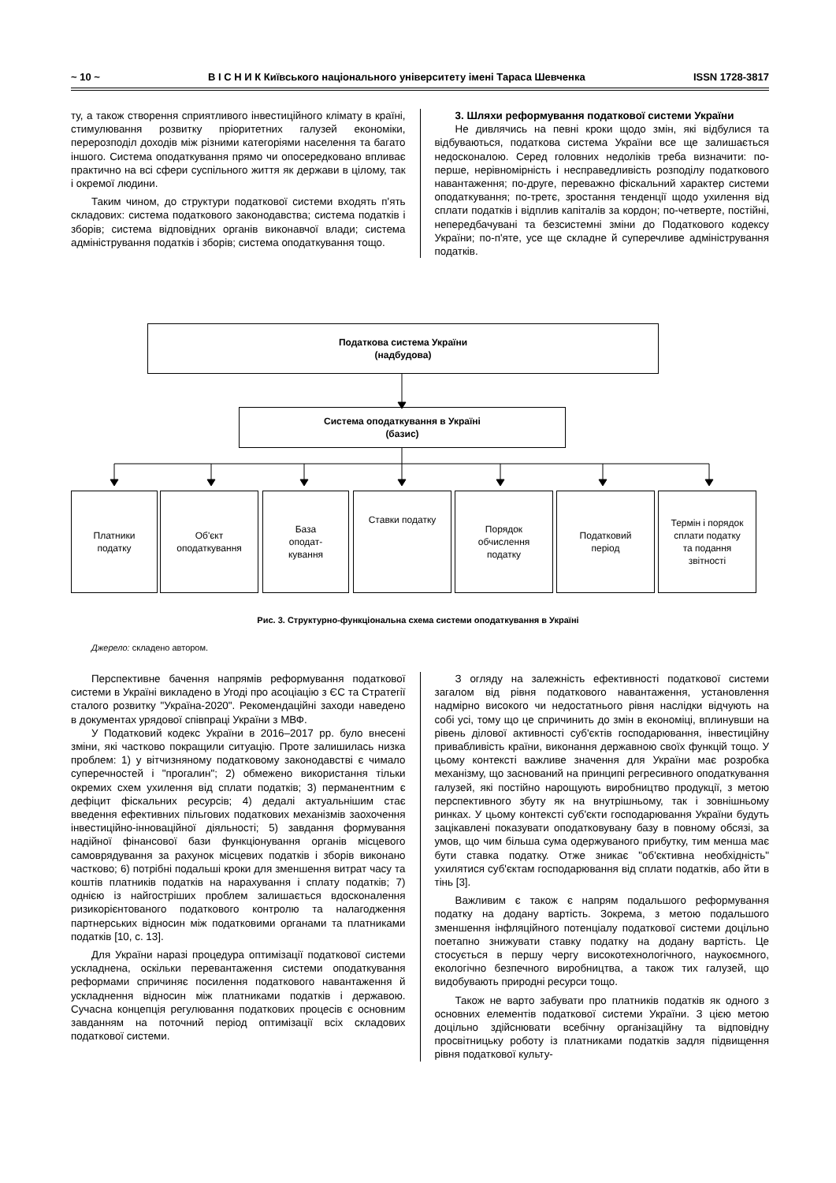~ 10 ~ В І С Н И К Київського національного університету імені Тараса Шевченка ISSN 1728-3817
ту, а також створення сприятливого інвестиційного клімату в країні, стимулювання розвитку пріоритетних галузей економіки, перерозподіл доходів між різними категоріями населення та багато іншого. Система оподаткування прямо чи опосередковано впливає практично на всі сфери суспільного життя як держави в цілому, так і окремої людини.
Таким чином, до структури податкової системи входять п'ять складових: система податкового законодавства; система податків і зборів; система відповідних органів виконавчої влади; система адміністрування податків і зборів; система оподаткування тощо.
3. Шляхи реформування податкової системи України
Не дивлячись на певні кроки щодо змін, які відбулися та відбуваються, податкова система України все ще залишається недосконалою. Серед головних недоліків треба визначити: по-перше, нерівномірність і несправедливість розподілу податкового навантаження; по-друге, переважно фіскальний характер системи оподаткування; по-третє, зростання тенденції щодо ухилення від сплати податків і відплив капіталів за кордон; по-четверте, постійні, непередбачувані та безсистемні зміни до Податкового кодексу України; по-п'яте, усе ще складне й суперечливе адміністрування податків.
Податкова система України
(надбудова)
Система оподаткування в Україні
(базис)
Платники
податку
Об'єкт
оподаткування
База
оподат-
кування
Ставки податку
Порядок
обчислення
податку
Податковий
період
Термін і порядок
сплати податку
та подання
звітності
Рис. 3. Структурно-функціональна схема системи оподаткування в Україні
Джерело: складено автором.
Перспективне бачення напрямів реформування податкової системи в Україні викладено в Угоді про асоціацію з ЄС та Стратегії сталого розвитку "Україна-2020". Рекомендаційні заходи наведено в документах урядової співпраці України з МВФ.
У Податковий кодекс України в 2016–2017 рр. було внесені зміни, які частково покращили ситуацію. Проте залишилась низка проблем: 1) у вітчизняному податковому законодавстві є чимало суперечностей і "прогалин"; 2) обмежено використання тільки окремих схем ухилення від сплати податків; 3) перманентним є дефіцит фіскальних ресурсів; 4) дедалі актуальнішим стає введення ефективних пільгових податкових механізмів заохочення інвестиційно-інноваційної діяльності; 5) завдання формування надійної фінансової бази функціонування органів місцевого самоврядування за рахунок місцевих податків і зборів виконано частково; 6) потрібні подальші кроки для зменшення витрат часу та коштів платників податків на нарахування і сплату податків; 7) однією із найгостріших проблем залишається вдосконалення ризикорієнтованого податкового контролю та налагодження партнерських відносин між податковими органами та платниками податків [10, с. 13].
Для України наразі процедура оптимізації податкової системи ускладнена, оскільки перевантаження системи оподаткування реформами спричиняє посилення податкового навантаження й ускладнення відносин між платниками податків і державою. Сучасна концепція регулювання податкових процесів є основним завданням на поточний період оптимізації всіх складових податкової системи.
З огляду на залежність ефективності податкової системи загалом від рівня податкового навантаження, установлення надмірно високого чи недостатнього рівня наслідки відчують на собі усі, тому що це спричинить до змін в економіці, вплинувши на рівень ділової активності суб'єктів господарювання, інвестиційну привабливість країни, виконання державною своїх функцій тощо. У цьому контексті важливе значення для України має розробка механізму, що заснований на принципі регресивного оподаткування галузей, які постійно нарощують виробництво продукції, з метою перспективного збуту як на внутрішньому, так і зовнішньому ринках. У цьому контексті суб'єкти господарювання України будуть зацікавлені показувати оподатковувану базу в повному обсязі, за умов, що чим більша сума одержуваного прибутку, тим менша має бути ставка податку. Отже зникає "об'єктивна необхідність" ухилятися суб'єктам господарювання від сплати податків, або йти в тінь [3].
Важливим є також є напрям подальшого реформування податку на додану вартість. Зокрема, з метою подальшого зменшення інфляційного потенціалу податкової системи доцільно поетапно знижувати ставку податку на додану вартість. Це стосується в першу чергу високотехнологічного, наукоємного, екологічно безпечного виробництва, а також тих галузей, що видобувають природні ресурси тощо.
Також не варто забувати про платників податків як одного з основних елементів податкової системи України. З цією метою доцільно здійснювати всебічну організаційну та відповідну просвітницьку роботу із платниками податків задля підвищення рівня податкової культу-